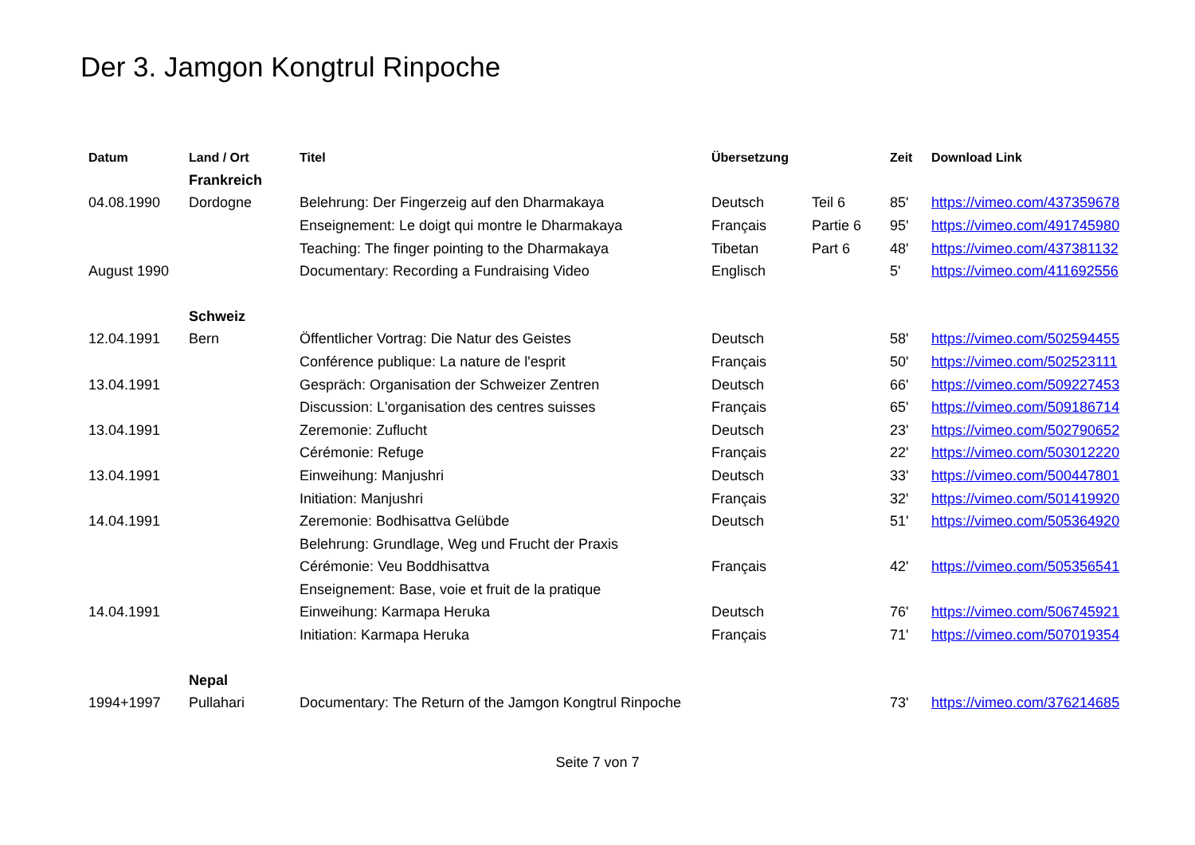Der 3. Jamgon Kongtrul Rinpoche
| Datum | Land / Ort | Titel | Übersetzung | | Zeit | Download Link |
| --- | --- | --- | --- | --- | --- | --- |
| | Frankreich | | | | | |
| 04.08.1990 | Dordogne | Belehrung: Der Fingerzeig auf den Dharmakaya | Deutsch | Teil 6 | 85' | https://vimeo.com/437359678 |
| | | Enseignement: Le doigt qui montre le Dharmakaya | Français | Partie 6 | 95' | https://vimeo.com/491745980 |
| | | Teaching: The finger pointing to the Dharmakaya | Tibetan | Part 6 | 48' | https://vimeo.com/437381132 |
| August 1990 | | Documentary: Recording a Fundraising Video | Englisch | | 5' | https://vimeo.com/411692556 |
| | Schweiz | | | | | |
| 12.04.1991 | Bern | Öffentlicher Vortrag: Die Natur des Geistes | Deutsch | | 58' | https://vimeo.com/502594455 |
| | | Conférence publique: La nature de l'esprit | Français | | 50' | https://vimeo.com/502523111 |
| 13.04.1991 | | Gespräch: Organisation der Schweizer Zentren | Deutsch | | 66' | https://vimeo.com/509227453 |
| | | Discussion: L'organisation des centres suisses | Français | | 65' | https://vimeo.com/509186714 |
| 13.04.1991 | | Zeremonie: Zuflucht | Deutsch | | 23' | https://vimeo.com/502790652 |
| | | Cérémonie: Refuge | Français | | 22' | https://vimeo.com/503012220 |
| 13.04.1991 | | Einweihung: Manjushri | Deutsch | | 33' | https://vimeo.com/500447801 |
| | | Initiation: Manjushri | Français | | 32' | https://vimeo.com/501419920 |
| 14.04.1991 | | Zeremonie: Bodhisattva Gelübde | Deutsch | | 51' | https://vimeo.com/505364920 |
| | | Belehrung: Grundlage, Weg und Frucht der Praxis | | | | |
| | | Cérémonie: Veu Boddhisattva | Français | | 42' | https://vimeo.com/505356541 |
| | | Enseignement: Base, voie et fruit de la pratique | | | | |
| 14.04.1991 | | Einweihung: Karmapa Heruka | Deutsch | | 76' | https://vimeo.com/506745921 |
| | | Initiation: Karmapa Heruka | Français | | 71' | https://vimeo.com/507019354 |
| | Nepal | | | | | |
| 1994+1997 | Pullahari | Documentary: The Return of the Jamgon Kongtrul Rinpoche | | | 73' | https://vimeo.com/376214685 |
Seite 7 von 7